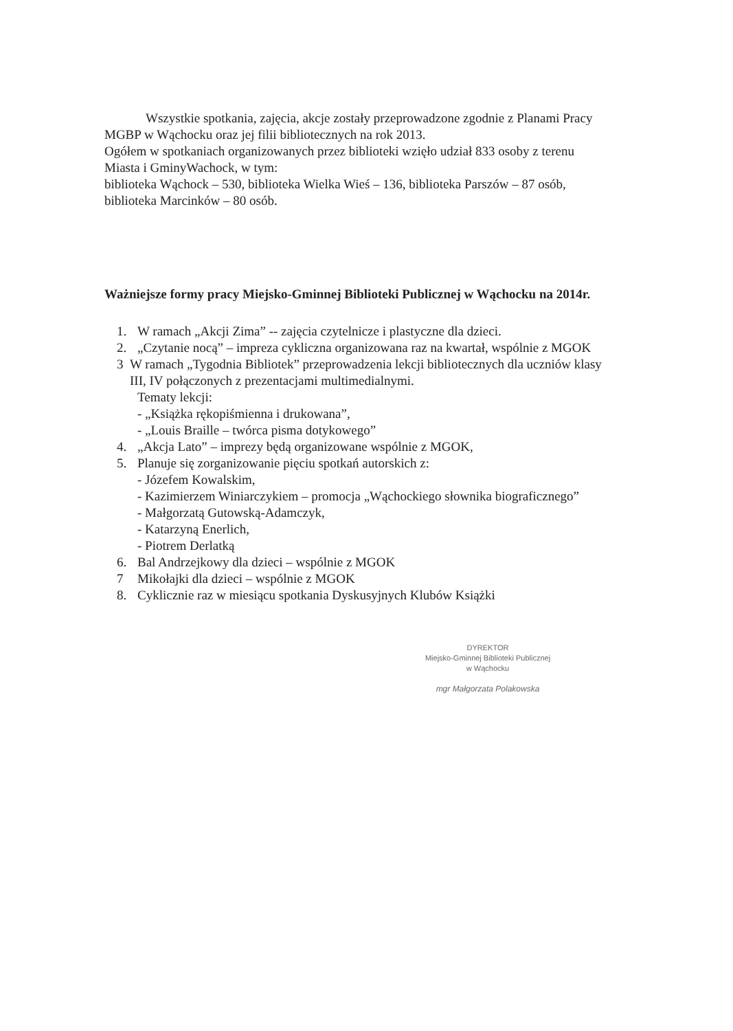Wszystkie spotkania, zajęcia, akcje zostały przeprowadzone zgodnie z Planami Pracy MGBP w Wąchocku oraz jej filii bibliotecznych na rok 2013.
Ogółem w spotkaniach organizowanych przez biblioteki wzięło udział 833 osoby z terenu Miasta i GminyWachock, w tym:
biblioteka Wąchock – 530, biblioteka Wielka Wieś – 136, biblioteka Parszów – 87 osób, biblioteka Marcinków – 80 osób.
Ważniejsze formy pracy Miejsko-Gminnej Biblioteki Publicznej w Wąchocku na 2014r.
1. W ramach „Akcji Zima” -- zajęcia czytelnicze i plastyczne dla dzieci.
2. „Czytanie nocą” – impreza cykliczna organizowana raz na kwartał, wspólnie z MGOK
3 W ramach „Tygodnia Bibliotek” przeprowadzenia lekcji bibliotecznych dla uczniów klasy III, IV połączonych z prezentacjami multimedialnymi.
Tematy lekcji:
- „Książka rękopiśmienna i drukowana”,
- „Louis Braille – twórca pisma dotykowego”
4. „Akcja Lato” – imprezy będą organizowane wspólnie z MGOK,
5. Planuje się zorganizowanie pięciu spotkań autorskich z:
- Józefem Kowalskim,
- Kazimierzem Winiarczykiem – promocja „Wąchockiego słownika biograficznego”
- Małgorzatą Gutowską-Adamczyk,
- Katarzyną Enerlich,
- Piotrem Derlatką
6. Bal Andrzejkowy dla dzieci – wspólnie z MGOK
7 Mikołajki dla dzieci – wspólnie z MGOK
8. Cyklicznie raz w miesiącu spotkania Dyskusyjnych Klubów Książki
DYREKTOR
Miejsko-Gminnej Biblioteki Publicznej
w Wąchocku
mgr Małgorzata Polakowska